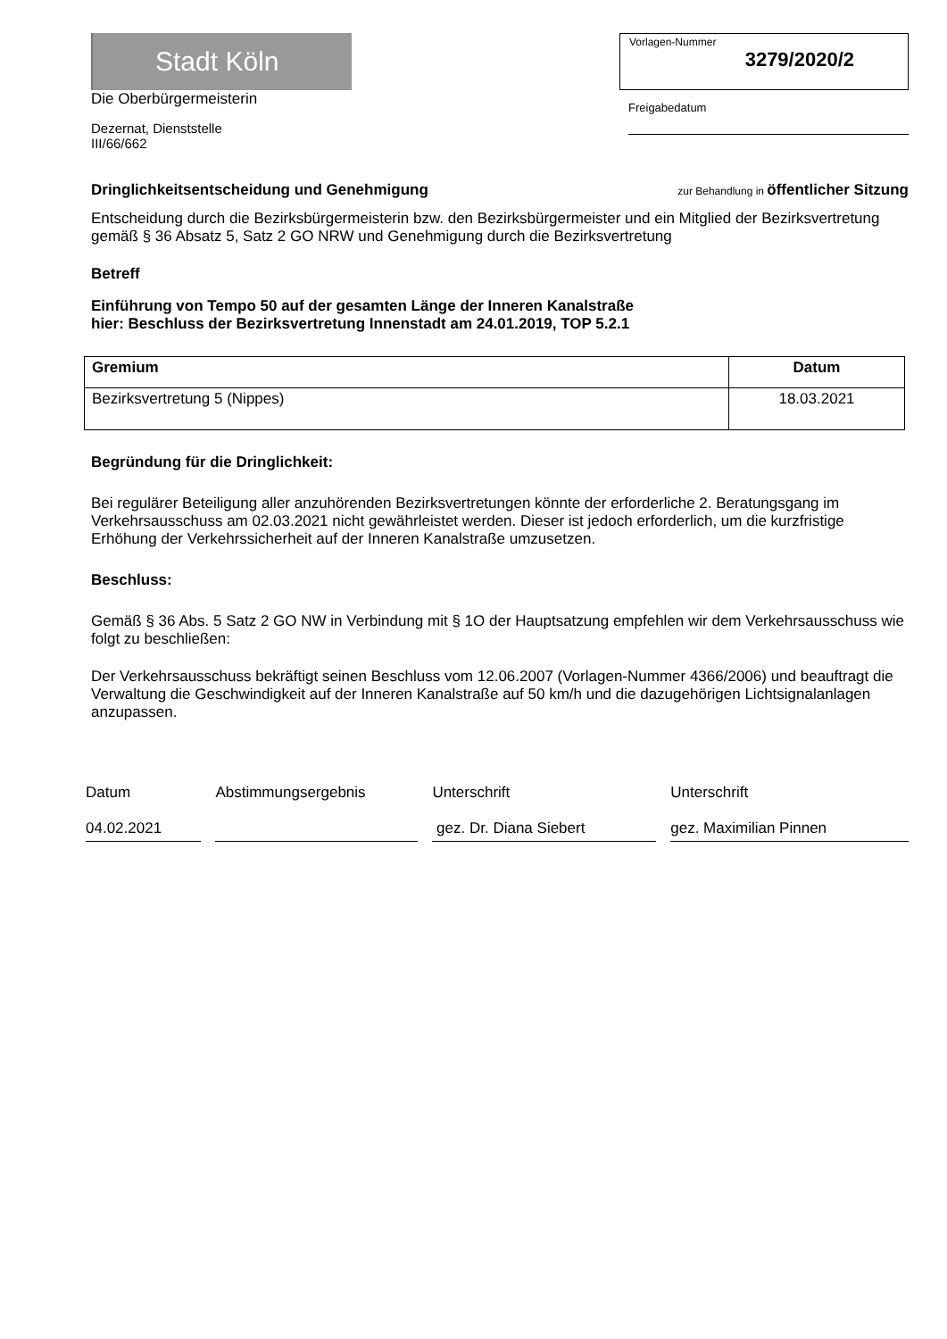Stadt Köln
Die Oberbürgermeisterin
Dezernat, Dienststelle
III/66/662
Vorlagen-Nummer
3279/2020/2
Freigabedatum
Dringlichkeitsentscheidung und Genehmigung zur Behandlung in öffentlicher Sitzung
Entscheidung durch die Bezirksbürgermeisterin bzw. den Bezirksbürgermeister und ein Mitglied der Bezirksvertretung gemäß § 36 Absatz 5, Satz 2 GO NRW und Genehmigung durch die Bezirksvertretung
Betreff
Einführung von Tempo 50 auf der gesamten Länge der Inneren Kanalstraße
hier: Beschluss der Bezirksvertretung Innenstadt am 24.01.2019, TOP 5.2.1
| Gremium | Datum |
| --- | --- |
| Bezirksvertretung 5 (Nippes) | 18.03.2021 |
Begründung für die Dringlichkeit:
Bei regulärer Beteiligung aller anzuhörenden Bezirksvertretungen könnte der erforderliche 2. Beratungsgang im Verkehrsausschuss am 02.03.2021 nicht gewährleistet werden. Dieser ist jedoch erforderlich, um die kurzfristige Erhöhung der Verkehrssicherheit auf der Inneren Kanalstraße umzusetzen.
Beschluss:
Gemäß § 36 Abs. 5 Satz 2 GO NW in Verbindung mit § 1O der Hauptsatzung empfehlen wir dem Verkehrsausschuss wie folgt zu beschließen:
Der Verkehrsausschuss bekräftigt seinen Beschluss vom 12.06.2007 (Vorlagen-Nummer 4366/2006) und beauftragt die Verwaltung die Geschwindigkeit auf der Inneren Kanalstraße auf 50 km/h und die dazugehörigen Lichtsignalanlagen anzupassen.
Datum
04.02.2021
Abstimmungsergebnis Unterschrift
gez. Dr. Diana Siebert
Unterschrift
gez. Maximilian Pinnen